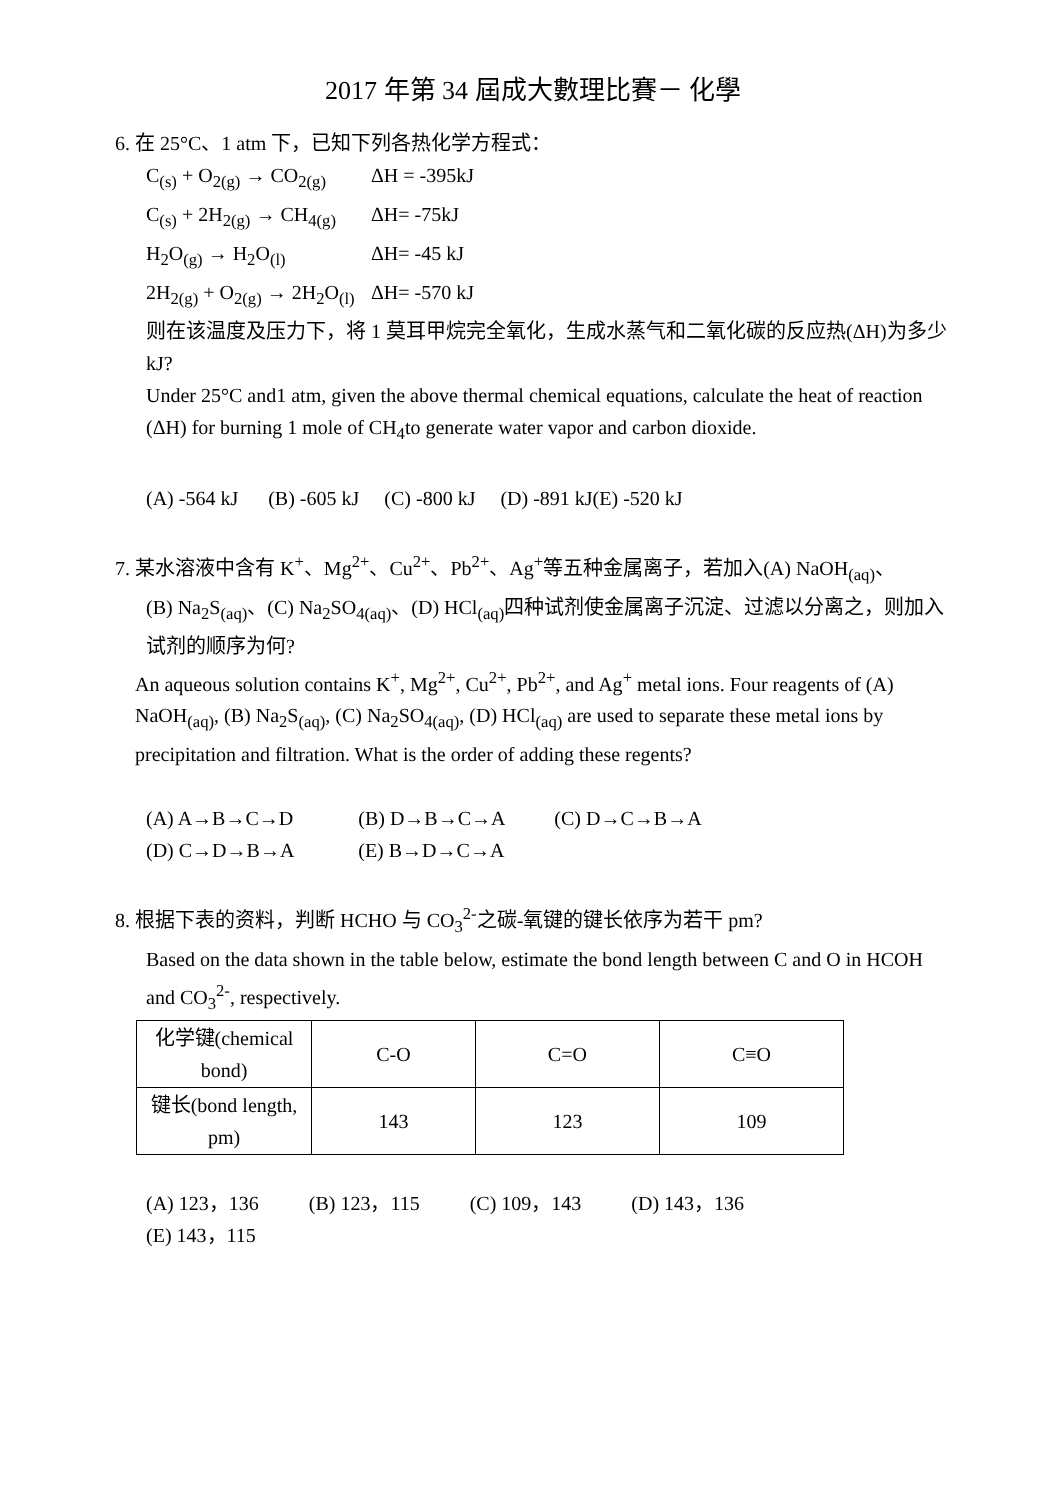2017 年第 34 屆成大數理比賽－ 化學
6. 在 25°C、1 atm 下，已知下列各热化学方程式：
C<sub>(s)</sub> + O<sub>2(g)</sub> → CO<sub>2(g)</sub> ΔH = -395kJ
C<sub>(s)</sub> + 2H<sub>2(g)</sub> → CH<sub>4(g)</sub> ΔH= -75kJ
H<sub>2</sub>O<sub>(g)</sub> → H<sub>2</sub>O<sub>(l)</sub> ΔH= -45 kJ
2H<sub>2(g)</sub> + O<sub>2(g)</sub> → 2H<sub>2</sub>O<sub>(l)</sub> ΔH= -570 kJ
则在该温度及压力下，将 1 莫耳甲烷完全氧化，生成水蒸气和二氧化碳的反应热(ΔH)为多少 kJ?
Under 25°C and1 atm, given the above thermal chemical equations, calculate the heat of reaction (ΔH) for burning 1 mole of CH<sub>4</sub>to generate water vapor and carbon dioxide.
(A) -564 kJ (B) -605 kJ (C) -800 kJ (D) -891 kJ(E) -520 kJ
7. 某水溶液中含有 K<sup>+</sup>、Mg<sup>2+</sup>、Cu<sup>2+</sup>、Pb<sup>2+</sup>、Ag<sup>+</sup>等五种金属离子，若加入(A) NaOH<sub>(aq)</sub>、
(B) Na<sub>2</sub>S<sub>(aq)</sub>、(C) Na<sub>2</sub>SO<sub>4(aq)</sub>、(D) HCl<sub>(aq)</sub>四种试剂使金属离子沉淀、过滤以分离之，则加入试剂的顺序为何?
An aqueous solution contains K<sup>+</sup>, Mg<sup>2+</sup>, Cu<sup>2+</sup>, Pb<sup>2+</sup>, and Ag<sup>+</sup> metal ions. Four reagents of (A) NaOH<sub>(aq)</sub>, (B) Na<sub>2</sub>S<sub>(aq)</sub>, (C) Na<sub>2</sub>SO<sub>4(aq)</sub>, (D) HCl<sub>(aq)</sub> are used to separate these metal ions by precipitation and filtration. What is the order of adding these regents?
(A) A→B→C→D (B) D→B→C→A (C) D→C→B→A
(D) C→D→B→A (E) B→D→C→A
8. 根据下表的资料，判断 HCHO 与 CO<sub>3</sub><sup>2-</sup>之碳-氧键的键长依序为若干 pm?
Based on the data shown in the table below, estimate the bond length between C and O in HCOH and CO<sub>3</sub><sup>2-</sup>, respectively.
| 化学键(chemical bond) | C-O | C=O | C≡O |
| 键长(bond length, pm) | 143 | 123 | 109 |
(A) 123，136 (B) 123，115 (C) 109，143 (D) 143，136
(E) 143，115